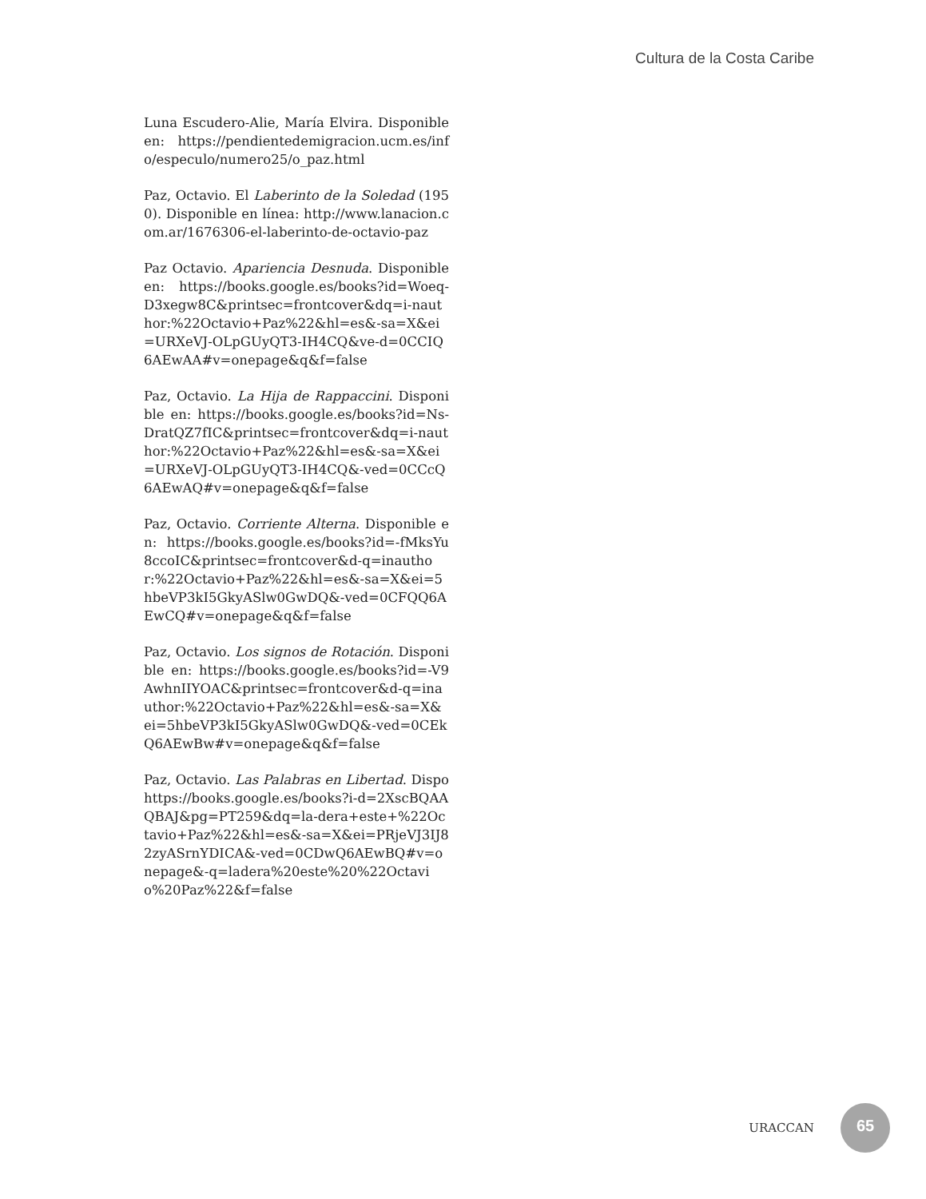Cultura de la Costa Caribe
Luna Escudero-Alie, María Elvira. Disponible en: https://pendientedemigracion.ucm.es/info/especulo/numero25/o_paz.html
Paz, Octavio. El Laberinto de la Soledad (1950). Disponible en línea: http://www.lanacion.com.ar/1676306-el-laberinto-de-octavio-paz
Paz Octavio. Apariencia Desnuda. Disponible en: https://books.google.es/books?id=Woeq-D3xegw8C&printsec=frontcover&dq=i-nauthor:%22Octavio+Paz%22&hl=es&-sa=X&ei=URXeVJ-OLpGUyQT3-IH4CQ&ve-d=0CCIQ6AEwAA#v=onepage&q&f=false
Paz, Octavio. La Hija de Rappaccini. Disponible en: https://books.google.es/books?id=Ns-DratQZ7fIC&printsec=frontcover&dq=i-nauthor:%22Octavio+Paz%22&hl=es&-sa=X&ei=URXeVJ-OLpGUyQT3-IH4CQ&-ved=0CCcQ6AEwAQ#v=onepage&q&f=false
Paz, Octavio. Corriente Alterna. Disponible en: https://books.google.es/books?id=-fMksYu8ccoIC&printsec=frontcover&d-q=inauthor:%22Octavio+Paz%22&hl=es&-sa=X&ei=5hbeVP3kI5GkyASlw0GwDQ&-ved=0CFQQ6AEwCQ#v=onepage&q&f=false
Paz, Octavio. Los signos de Rotación. Disponible en: https://books.google.es/books?id=-V9AwhnIIYOAC&printsec=frontcover&d-q=inauthor:%22Octavio+Paz%22&hl=es&-sa=X&ei=5hbeVP3kI5GkyASlw0GwDQ&-ved=0CEkQ6AEwBw#v=onepage&q&f=false
Paz, Octavio. Las Palabras en Libertad. Dispohttps://books.google.es/books?i-d=2XscBQAAQBAJ&pg=PT259&dq=la-dera+este+%22Octavio+Paz%22&hl=es&-sa=X&ei=PRjeVJ3IJ82zyASrnYDICA&-ved=0CDwQ6AEwBQ#v=onepage&-q=ladera%20este%20%22Octavio%20Paz%22&f=false
URACCAN
65